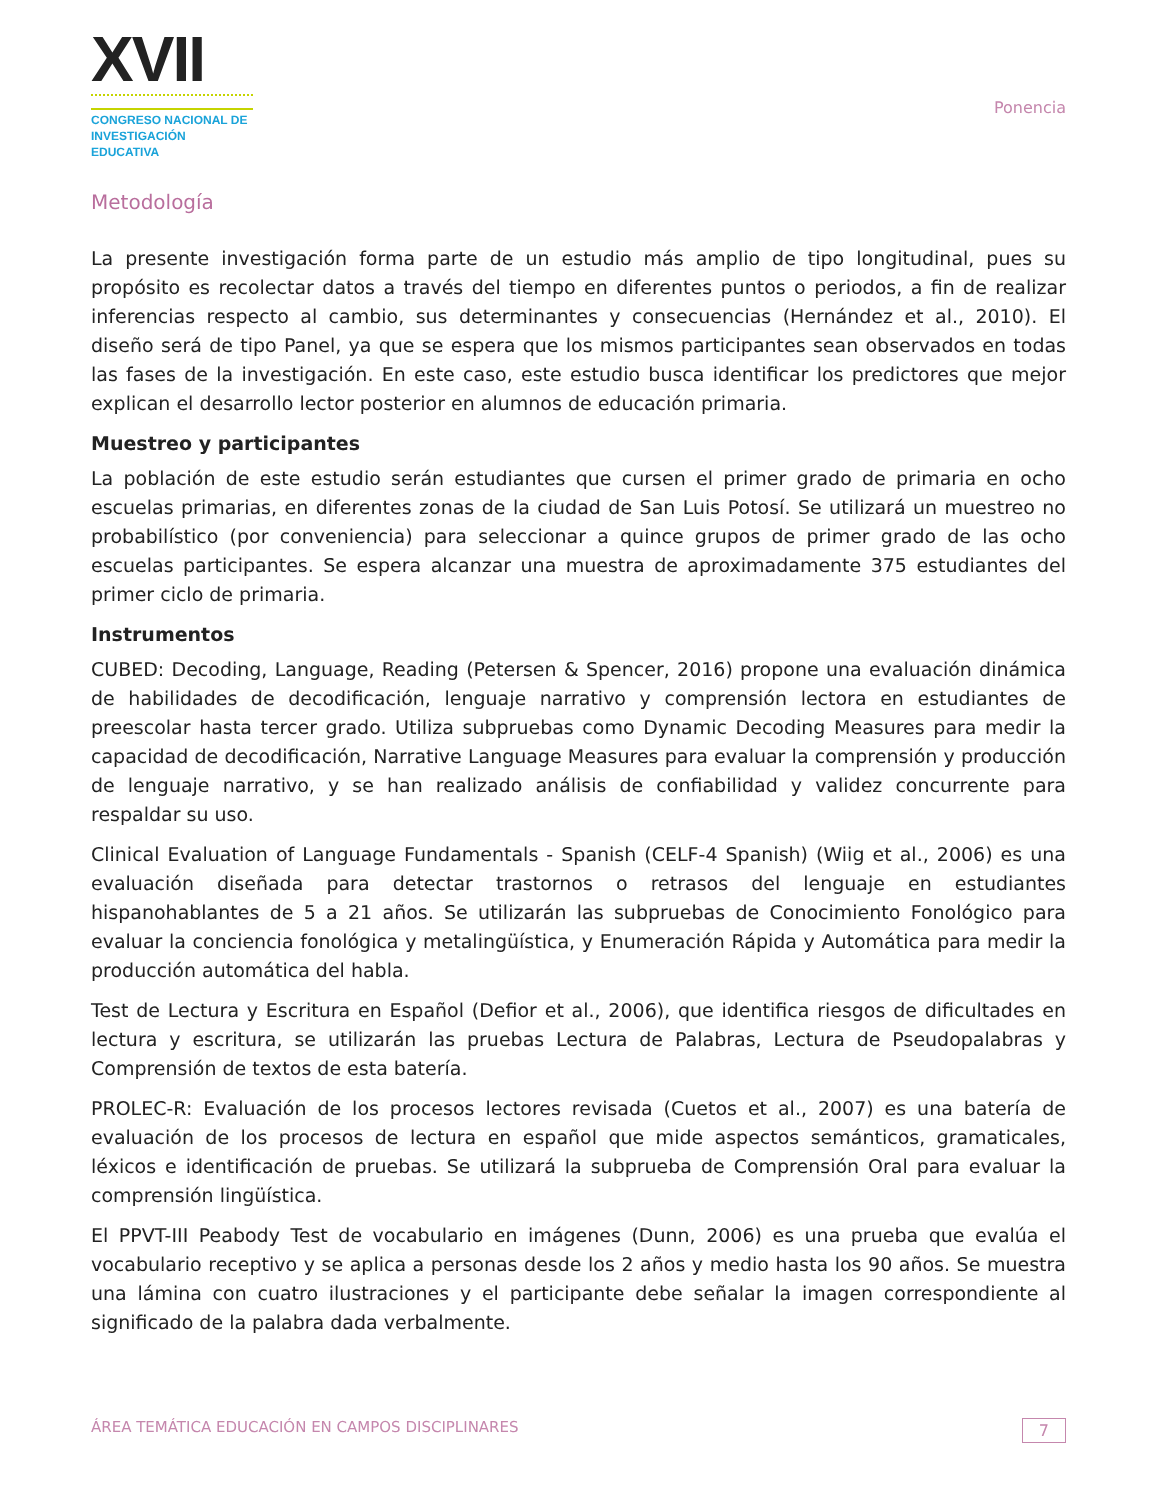XVII
CONGRESO NACIONAL DE
INVESTIGACIÓN EDUCATIVA
Ponencia
Metodología
La presente investigación forma parte de un estudio más amplio de tipo longitudinal, pues su propósito es recolectar datos a través del tiempo en diferentes puntos o periodos, a fin de realizar inferencias respecto al cambio, sus determinantes y consecuencias (Hernández et al., 2010). El diseño será de tipo Panel, ya que se espera que los mismos participantes sean observados en todas las fases de la investigación. En este caso, este estudio busca identificar los predictores que mejor explican el desarrollo lector posterior en alumnos de educación primaria.
Muestreo y participantes
La población de este estudio serán estudiantes que cursen el primer grado de primaria en ocho escuelas primarias, en diferentes zonas de la ciudad de San Luis Potosí. Se utilizará un muestreo no probabilístico (por conveniencia) para seleccionar a quince grupos de primer grado de las ocho escuelas participantes. Se espera alcanzar una muestra de aproximadamente 375 estudiantes del primer ciclo de primaria.
Instrumentos
CUBED: Decoding, Language, Reading (Petersen & Spencer, 2016) propone una evaluación dinámica de habilidades de decodificación, lenguaje narrativo y comprensión lectora en estudiantes de preescolar hasta tercer grado. Utiliza subpruebas como Dynamic Decoding Measures para medir la capacidad de decodificación, Narrative Language Measures para evaluar la comprensión y producción de lenguaje narrativo, y se han realizado análisis de confiabilidad y validez concurrente para respaldar su uso.
Clinical Evaluation of Language Fundamentals - Spanish (CELF-4 Spanish) (Wiig et al., 2006) es una evaluación diseñada para detectar trastornos o retrasos del lenguaje en estudiantes hispanohablantes de 5 a 21 años. Se utilizarán las subpruebas de Conocimiento Fonológico para evaluar la conciencia fonológica y metalingüística, y Enumeración Rápida y Automática para medir la producción automática del habla.
Test de Lectura y Escritura en Español (Defior et al., 2006), que identifica riesgos de dificultades en lectura y escritura, se utilizarán las pruebas Lectura de Palabras, Lectura de Pseudopalabras y Comprensión de textos de esta batería.
PROLEC-R: Evaluación de los procesos lectores revisada (Cuetos et al., 2007) es una batería de evaluación de los procesos de lectura en español que mide aspectos semánticos, gramaticales, léxicos e identificación de pruebas. Se utilizará la subprueba de Comprensión Oral para evaluar la comprensión lingüística.
El PPVT-III Peabody Test de vocabulario en imágenes (Dunn, 2006) es una prueba que evalúa el vocabulario receptivo y se aplica a personas desde los 2 años y medio hasta los 90 años. Se muestra una lámina con cuatro ilustraciones y el participante debe señalar la imagen correspondiente al significado de la palabra dada verbalmente.
ÁREA TEMÁTICA EDUCACIÓN EN CAMPOS DISCIPLINARES 7